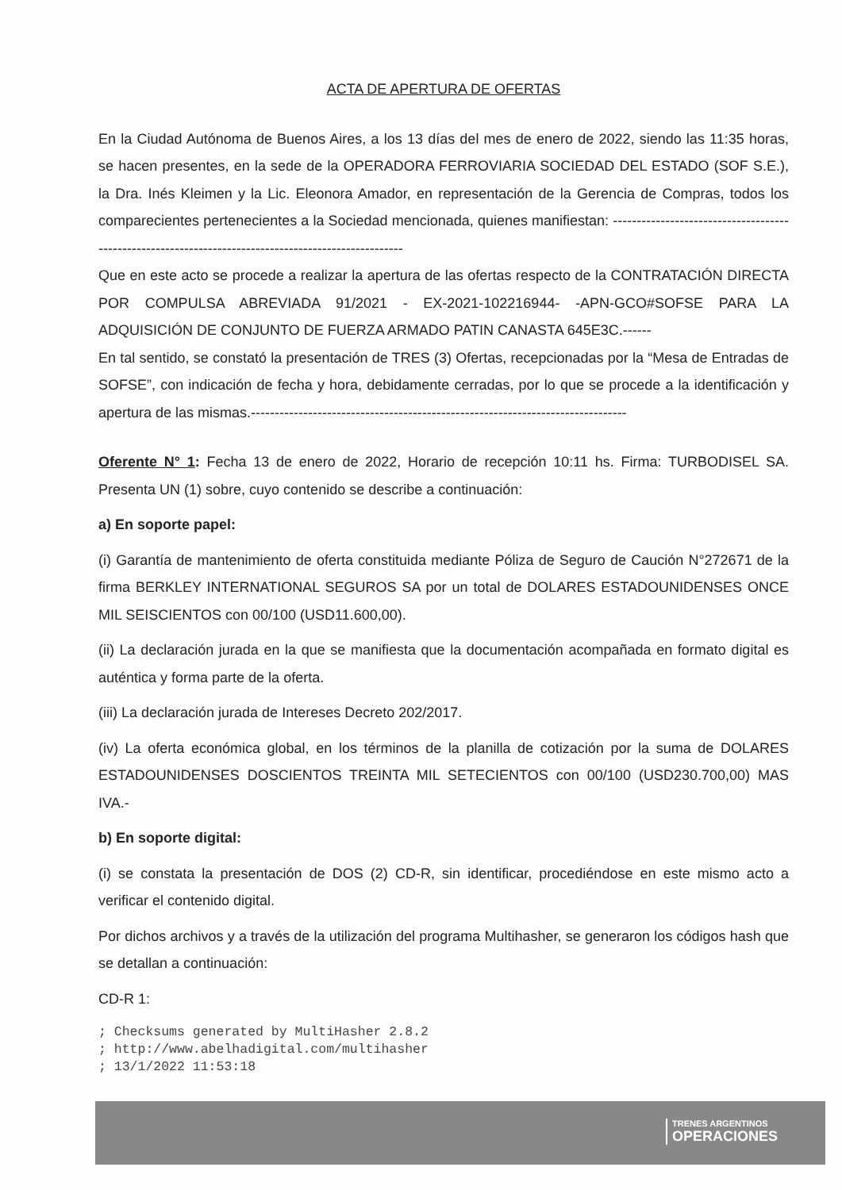ACTA DE APERTURA DE OFERTAS
En la Ciudad Autónoma de Buenos Aires, a los 13 días del mes de enero de 2022, siendo las 11:35 horas, se hacen presentes, en la sede de la OPERADORA FERROVIARIA SOCIEDAD DEL ESTADO (SOF S.E.), la Dra. Inés Kleimen y la Lic. Eleonora Amador, en representación de la Gerencia de Compras, todos los comparecientes pertenecientes a la Sociedad mencionada, quienes manifiestan: -----------------------------------------------------------------------------------------------------
Que en este acto se procede a realizar la apertura de las ofertas respecto de la CONTRATACIÓN DIRECTA POR COMPULSA ABREVIADA 91/2021 - EX-2021-102216944- -APN-GCO#SOFSE PARA LA ADQUISICIÓN DE CONJUNTO DE FUERZA ARMADO PATIN CANASTA 645E3C.------
En tal sentido, se constató la presentación de TRES (3) Ofertas, recepcionadas por la “Mesa de Entradas de SOFSE”, con indicación de fecha y hora, debidamente cerradas, por lo que se procede a la identificación y apertura de las mismas.-------------------------------------------------------------------------------
Oferente N° 1: Fecha 13 de enero de 2022, Horario de recepción 10:11 hs. Firma: TURBODISEL SA. Presenta UN (1) sobre, cuyo contenido se describe a continuación:
a) En soporte papel:
(i) Garantía de mantenimiento de oferta constituida mediante Póliza de Seguro de Caución N°272671 de la firma BERKLEY INTERNATIONAL SEGUROS SA por un total de DOLARES ESTADOUNIDENSES ONCE MIL SEISCIENTOS con 00/100 (USD11.600,00).
(ii) La declaración jurada en la que se manifiesta que la documentación acompañada en formato digital es auténtica y forma parte de la oferta.
(iii) La declaración jurada de Intereses Decreto 202/2017.
(iv) La oferta económica global, en los términos de la planilla de cotización por la suma de DOLARES ESTADOUNIDENSES DOSCIENTOS TREINTA MIL SETECIENTOS con 00/100 (USD230.700,00) MAS IVA.-
b) En soporte digital:
(i) se constata la presentación de DOS (2) CD-R, sin identificar, procediéndose en este mismo acto a verificar el contenido digital.
Por dichos archivos y a través de la utilización del programa Multihasher, se generaron los códigos hash que se detallan a continuación:
CD-R 1:
; Checksums generated by MultiHasher 2.8.2
; http://www.abelhadigital.com/multihasher
; 13/1/2022 11:53:18
TRENES ARGENTINOS
OPERACIONES